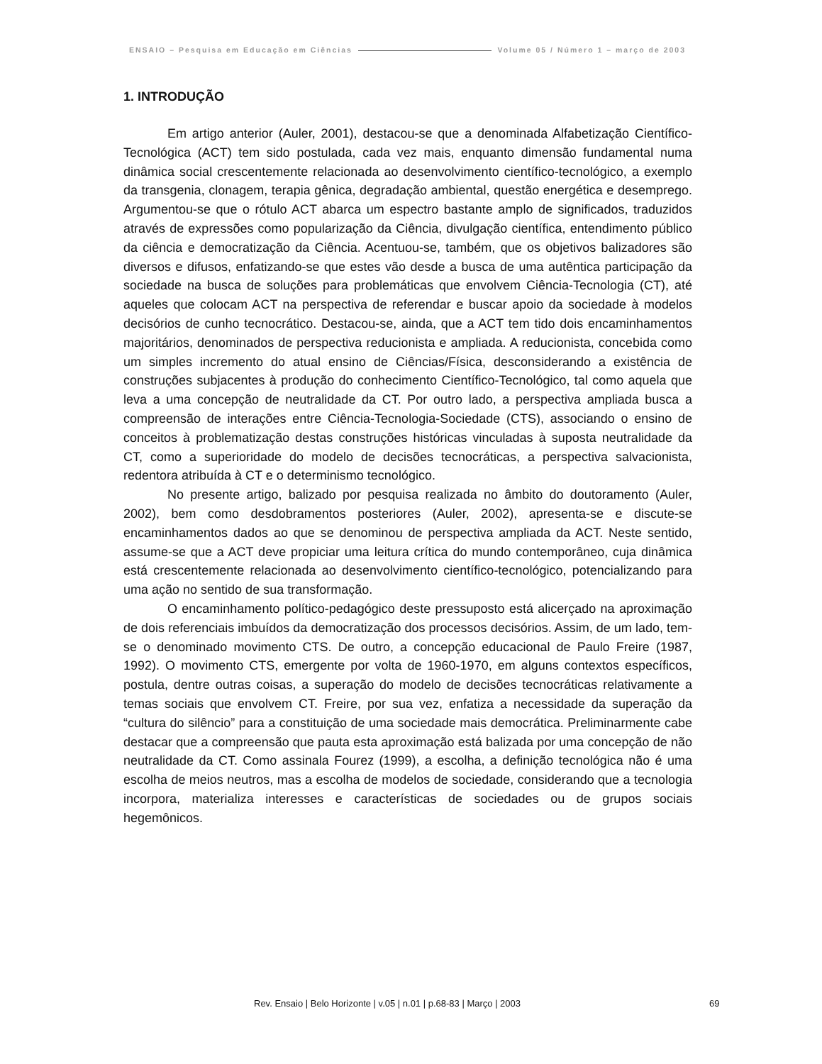ENSAIO – Pesquisa em Educação em Ciências Volume 05 / Número 1 – março de 2003
1. INTRODUÇÃO
Em artigo anterior (Auler, 2001), destacou-se que a denominada Alfabetização Científico-Tecnológica (ACT) tem sido postulada, cada vez mais, enquanto dimensão fundamental numa dinâmica social crescentemente relacionada ao desenvolvimento científico-tecnológico, a exemplo da transgenia, clonagem, terapia gênica, degradação ambiental, questão energética e desemprego. Argumentou-se que o rótulo ACT abarca um espectro bastante amplo de significados, traduzidos através de expressões como popularização da Ciência, divulgação científica, entendimento público da ciência e democratização da Ciência. Acentuou-se, também, que os objetivos balizadores são diversos e difusos, enfatizando-se que estes vão desde a busca de uma autêntica participação da sociedade na busca de soluções para problemáticas que envolvem Ciência-Tecnologia (CT), até aqueles que colocam ACT na perspectiva de referendar e buscar apoio da sociedade à modelos decisórios de cunho tecnocrático. Destacou-se, ainda, que a ACT tem tido dois encaminhamentos majoritários, denominados de perspectiva reducionista e ampliada. A reducionista, concebida como um simples incremento do atual ensino de Ciências/Física, desconsiderando a existência de construções subjacentes à produção do conhecimento Científico-Tecnológico, tal como aquela que leva a uma concepção de neutralidade da CT. Por outro lado, a perspectiva ampliada busca a compreensão de interações entre Ciência-Tecnologia-Sociedade (CTS), associando o ensino de conceitos à problematização destas construções históricas vinculadas à suposta neutralidade da CT, como a superioridade do modelo de decisões tecnocráticas, a perspectiva salvacionista, redentora atribuída à CT e o determinismo tecnológico.
No presente artigo, balizado por pesquisa realizada no âmbito do doutoramento (Auler, 2002), bem como desdobramentos posteriores (Auler, 2002), apresenta-se e discute-se encaminhamentos dados ao que se denominou de perspectiva ampliada da ACT. Neste sentido, assume-se que a ACT deve propiciar uma leitura crítica do mundo contemporâneo, cuja dinâmica está crescentemente relacionada ao desenvolvimento científico-tecnológico, potencializando para uma ação no sentido de sua transformação.
O encaminhamento político-pedagógico deste pressuposto está alicerçado na aproximação de dois referenciais imbuídos da democratização dos processos decisórios. Assim, de um lado, tem-se o denominado movimento CTS. De outro, a concepção educacional de Paulo Freire (1987, 1992). O movimento CTS, emergente por volta de 1960-1970, em alguns contextos específicos, postula, dentre outras coisas, a superação do modelo de decisões tecnocráticas relativamente a temas sociais que envolvem CT. Freire, por sua vez, enfatiza a necessidade da superação da “cultura do silêncio” para a constituição de uma sociedade mais democrática. Preliminarmente cabe destacar que a compreensão que pauta esta aproximação está balizada por uma concepção de não neutralidade da CT. Como assinala Fourez (1999), a escolha, a definição tecnológica não é uma escolha de meios neutros, mas a escolha de modelos de sociedade, considerando que a tecnologia incorpora, materializa interesses e características de sociedades ou de grupos sociais hegemônicos.
Rev. Ensaio | Belo Horizonte | v.05 | n.01 | p.68-83 | Março | 2003 69